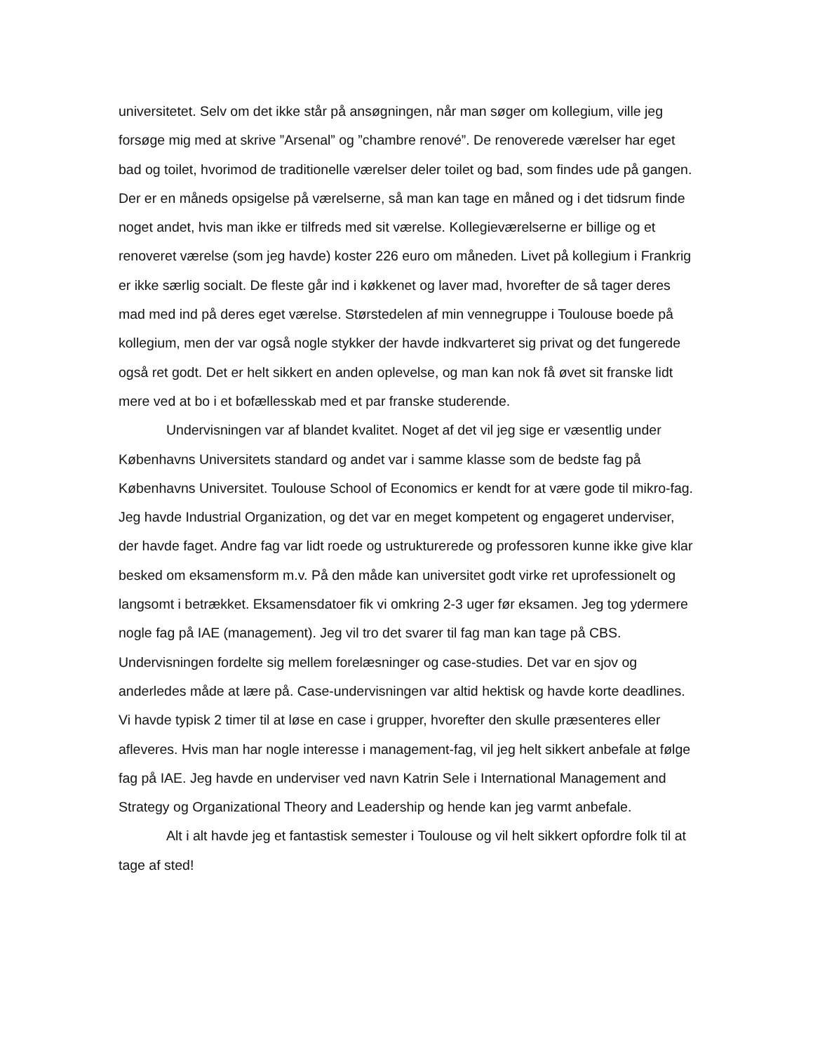universitetet. Selv om det ikke står på ansøgningen, når man søger om kollegium, ville jeg forsøge mig med at skrive ”Arsenal” og ”chambre renové”. De renoverede værelser har eget bad og toilet, hvorimod de traditionelle værelser deler toilet og bad, som findes ude på gangen. Der er en måneds opsigelse på værelserne, så man kan tage en måned og i det tidsrum finde noget andet, hvis man ikke er tilfreds med sit værelse. Kollegieværelserne er billige og et renoveret værelse (som jeg havde) koster 226 euro om måneden. Livet på kollegium i Frankrig er ikke særlig socialt. De fleste går ind i køkkenet og laver mad, hvorefter de så tager deres mad med ind på deres eget værelse. Størstedelen af min vennegruppe i Toulouse boede på kollegium, men der var også nogle stykker der havde indkvarteret sig privat og det fungerede også ret godt. Det er helt sikkert en anden oplevelse, og man kan nok få øvet sit franske lidt mere ved at bo i et bofællesskab med et par franske studerende.
Undervisningen var af blandet kvalitet. Noget af det vil jeg sige er væsentlig under Københavns Universitets standard og andet var i samme klasse som de bedste fag på Københavns Universitet. Toulouse School of Economics er kendt for at være gode til mikro-fag. Jeg havde Industrial Organization, og det var en meget kompetent og engageret underviser, der havde faget. Andre fag var lidt roede og ustrukturerede og professoren kunne ikke give klar besked om eksamensform m.v. På den måde kan universitet godt virke ret uprofessionelt og langsomt i betrækket. Eksamensdatoer fik vi omkring 2-3 uger før eksamen. Jeg tog ydermere nogle fag på IAE (management). Jeg vil tro det svarer til fag man kan tage på CBS. Undervisningen fordelte sig mellem forelæsninger og case-studies. Det var en sjov og anderledes måde at lære på. Case-undervisningen var altid hektisk og havde korte deadlines. Vi havde typisk 2 timer til at løse en case i grupper, hvorefter den skulle præsenteres eller afleveres. Hvis man har nogle interesse i management-fag, vil jeg helt sikkert anbefale at følge fag på IAE. Jeg havde en underviser ved navn Katrin Sele i International Management and Strategy og Organizational Theory and Leadership og hende kan jeg varmt anbefale.
Alt i alt havde jeg et fantastisk semester i Toulouse og vil helt sikkert opfordre folk til at tage af sted!